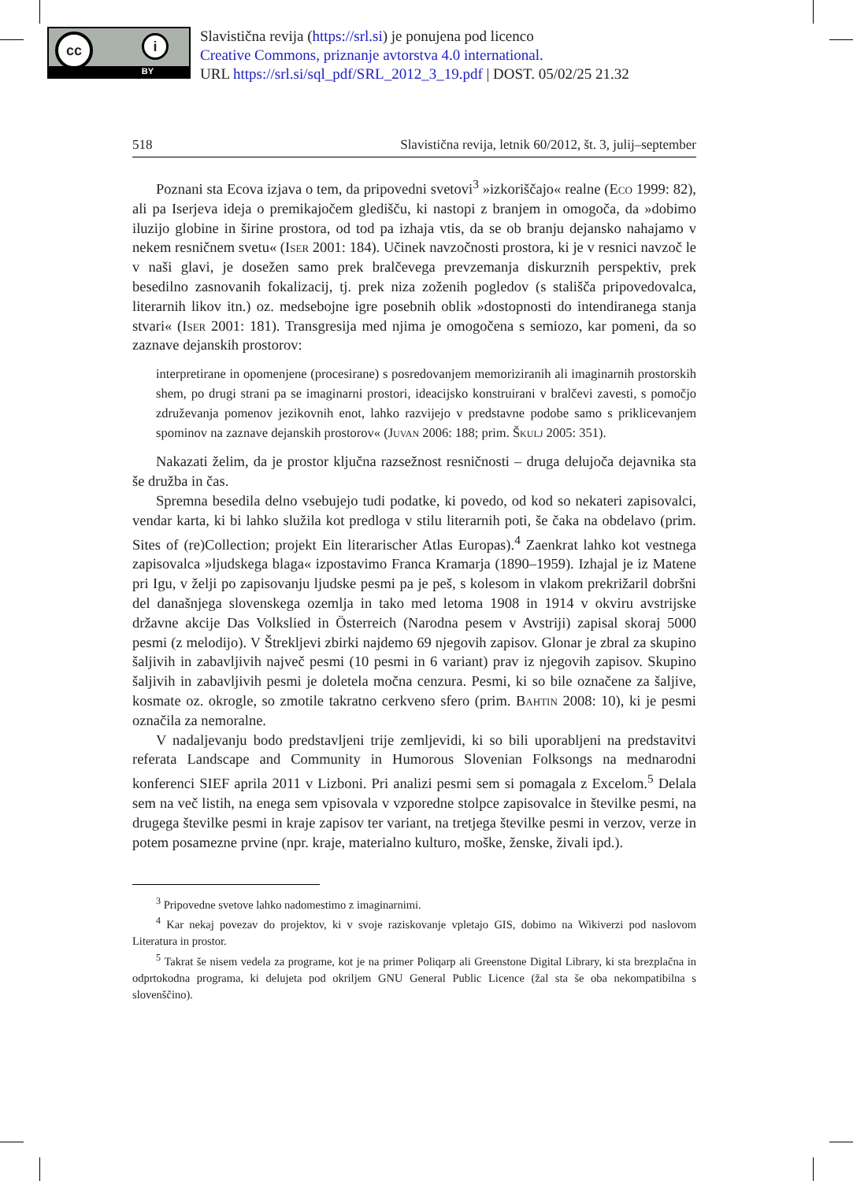cc i
BY
Slavistična revija (https://srl.si) je ponujena pod licenco
Creative Commons, priznanje avtorstva 4.0 international.
URL https://srl.si/sql_pdf/SRL_2012_3_19.pdf | DOST. 05/02/25 21.32
518 Slavistična revija, letnik 60/2012, št. 3, julij–september
Poznani sta Ecova izjava o tem, da pripovedni svetovi<sup>3</sup> »izkoriščajo« realne (Eco 1999: 82), ali pa Iserjeva ideja o premikajočem gledišču, ki nastopi z branjem in omogoča, da »dobimo iluzijo globine in širine prostora, od tod pa izhaja vtis, da se ob branju dejansko nahajamo v nekem resničnem svetu« (Iser 2001: 184). Učinek navzočnosti prostora, ki je v resnici navzoč le v naši glavi, je dosežen samo prek bralčevega prevzemanja diskurznih perspektiv, prek besedilno zasnovanih fokalizacij, tj. prek niza zoženih pogledov (s stališča pripovedovalca, literarnih likov itn.) oz. medsebojne igre posebnih oblik »dostopnosti do intendiranega stanja stvari« (Iser 2001: 181). Transgresija med njima je omogočena s semiozo, kar pomeni, da so zaznave dejanskih prostorov:
interpretirane in opomenjene (procesirane) s posredovanjem memoriziranih ali imaginarnih prostorskih shem, po drugi strani pa se imaginarni prostori, ideacijsko konstruirani v bralčevi zavesti, s pomočjo združevanja pomenov jezikovnih enot, lahko razvijejo v predstavne podobe samo s priklicevanjem spominov na zaznave dejanskih prostorov« (Juvan 2006: 188; prim. Škulj 2005: 351).
Nakazati želim, da je prostor ključna razsežnost resničnosti – druga delujoča dejavnika sta še družba in čas.
Spremna besedila delno vsebujejo tudi podatke, ki povedo, od kod so nekateri zapisovalci, vendar karta, ki bi lahko služila kot predloga v stilu literarnih poti, še čaka na obdelavo (prim. Sites of (re)Collection; projekt Ein literarischer Atlas Europas).<sup>4</sup> Zaenkrat lahko kot vestnega zapisovalca »ljudskega blaga« izpostavimo Franca Kramarja (1890–1959). Izhajal je iz Matene pri Igu, v želji po zapisovanju ljudske pesmi pa je peš, s kolesom in vlakom prekrižaril dobršni del današnjega slovenskega ozemlja in tako med letoma 1908 in 1914 v okviru avstrijske državne akcije Das Volkslied in Österreich (Narodna pesem v Avstriji) zapisal skoraj 5000 pesmi (z melodijo). V Štrekljevi zbirki najdemo 69 njegovih zapisov. Glonar je zbral za skupino šaljivih in zabavljivih največ pesmi (10 pesmi in 6 variant) prav iz njegovih zapisov. Skupino šaljivih in zabavljivih pesmi je doletela močna cenzura. Pesmi, ki so bile označene za šaljive, kosmate oz. okrogle, so zmotile takratno cerkveno sfero (prim. Bahtin 2008: 10), ki je pesmi označila za nemoralne.
V nadaljevanju bodo predstavljeni trije zemljevidi, ki so bili uporabljeni na predstavitvi referata Landscape and Community in Humorous Slovenian Folksongs na mednarodni konferenci SIEF aprila 2011 v Lizboni. Pri analizi pesmi sem si pomagala z Excelom.<sup>5</sup> Delala sem na več listih, na enega sem vpisovala v vzporedne stolpce zapisovalce in številke pesmi, na drugega številke pesmi in kraje zapisov ter variant, na tretjega številke pesmi in verzov, verze in potem posamezne prvine (npr. kraje, materialno kulturo, moške, ženske, živali ipd.).
<sup>3</sup> Pripovedne svetove lahko nadomestimo z imaginarnimi.
<sup>4</sup> Kar nekaj povezav do projektov, ki v svoje raziskovanje vpletajo GIS, dobimo na Wikiverzi pod naslovom Literatura in prostor.
<sup>5</sup> Takrat še nisem vedela za programe, kot je na primer Poliqarp ali Greenstone Digital Library, ki sta brezplačna in odprtokodna programa, ki delujeta pod okriljem GNU General Public Licence (žal sta še oba nekompatibilna s slovenščino).